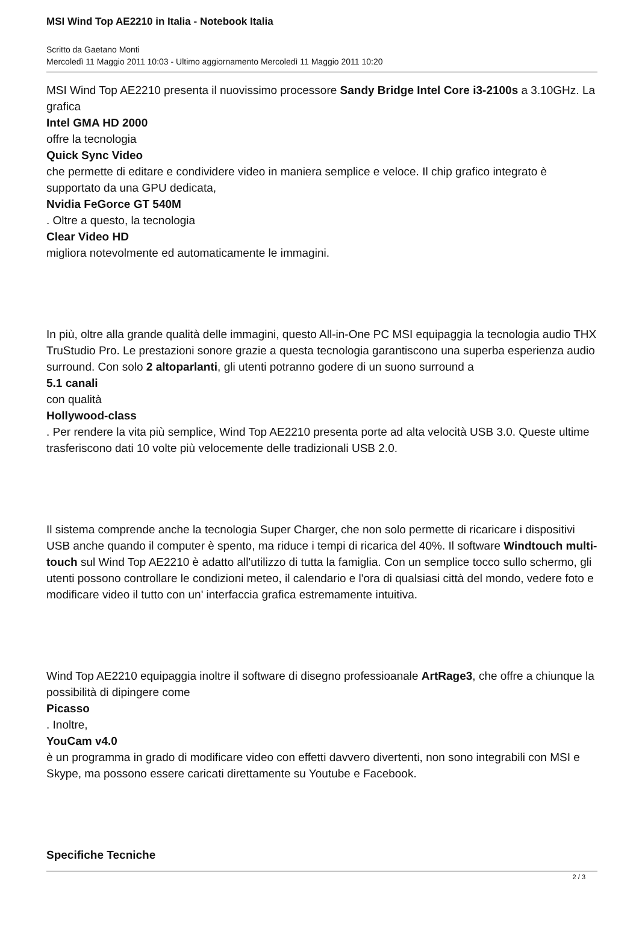MSI Wind Top AE2210 in Italia - Notebook Italia
Scritto da Gaetano Monti
Mercoledì 11 Maggio 2011 10:03 - Ultimo aggiornamento Mercoledì 11 Maggio 2011 10:20
MSI Wind Top AE2210 presenta il nuovissimo processore Sandy Bridge Intel Core i3-2100s a 3.10GHz. La grafica
Intel GMA HD 2000
offre la tecnologia
Quick Sync Video
che permette di editare e condividere video in maniera semplice e veloce. Il chip grafico integrato è supportato da una GPU dedicata,
Nvidia FeGorce GT 540M
. Oltre a questo, la tecnologia
Clear Video HD
migliora notevolmente ed automaticamente le immagini.
In più, oltre alla grande qualità delle immagini, questo All-in-One PC MSI equipaggia la tecnologia audio THX TruStudio Pro. Le prestazioni sonore grazie a questa tecnologia garantiscono una superba esperienza audio surround. Con solo 2 altoparlanti, gli utenti potranno godere di un suono surround a
5.1 canali
con qualità
Hollywood-class
. Per rendere la vita più semplice, Wind Top AE2210 presenta porte ad alta velocità USB 3.0. Queste ultime trasferiscono dati 10 volte più velocemente delle tradizionali USB 2.0.
Il sistema comprende anche la tecnologia Super Charger, che non solo permette di ricaricare i dispositivi USB anche quando il computer è spento, ma riduce i tempi di ricarica del 40%. Il software Windtouch multi-touch sul Wind Top AE2210 è adatto all'utilizzo di tutta la famiglia. Con un semplice tocco sullo schermo, gli utenti possono controllare le condizioni meteo, il calendario e l'ora di qualsiasi città del mondo, vedere foto e modificare video il tutto con un' interfaccia grafica estremamente intuitiva.
Wind Top AE2210 equipaggia inoltre il software di disegno professioanale ArtRage3, che offre a chiunque la possibilità di dipingere come
Picasso
. Inoltre,
YouCam v4.0
è un programma in grado di modificare video con effetti davvero divertenti, non sono integrabili con MSI e Skype, ma possono essere caricati direttamente su Youtube e Facebook.
Specifiche Tecniche
2 / 3